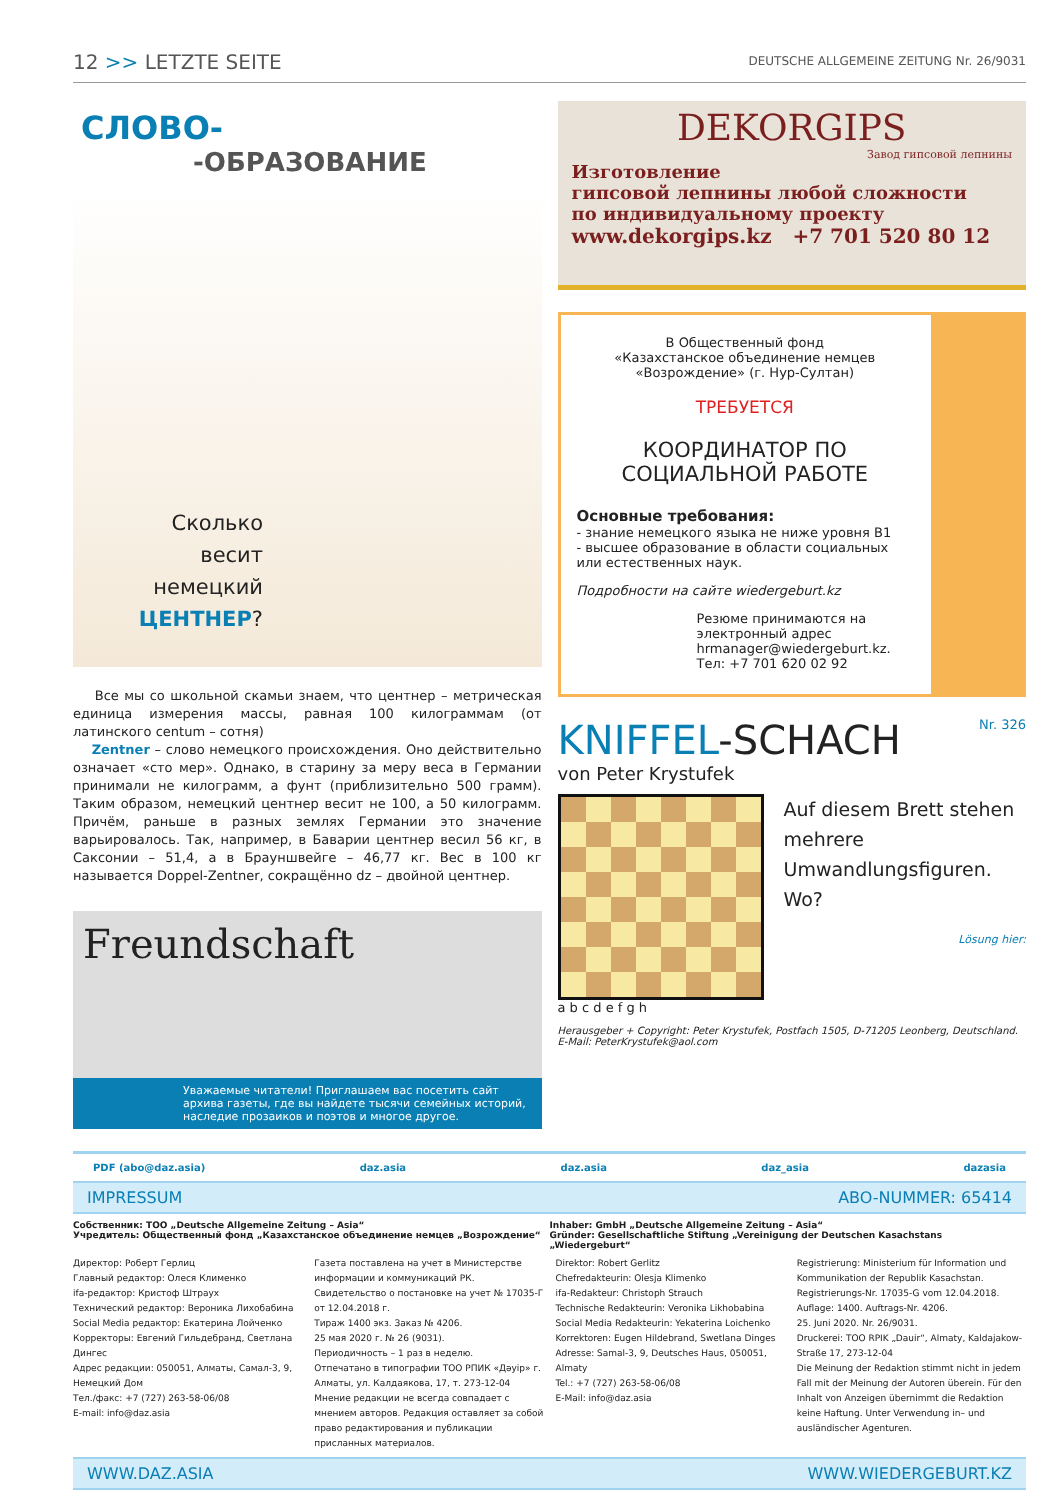12 >> LETZTE SEITE
DEUTSCHE ALLGEMEINE ZEITUNG Nr. 26/9031
СЛОВО-
-ОБРАЗОВАНИЕ
Сколько
весит
немецкий
ЦЕНТНЕР?
Все мы со школьной скамьи знаем, что центнер – метрическая единица измерения массы, равная 100 килограммам (от латинского centum – сотня)
Zentner – слово немецкого происхождения. Оно действительно означает «сто мер». Однако, в старину за меру веса в Германии принимали не килограмм, а фунт (приблизительно 500 грамм). Таким образом, немецкий центнер весит не 100, а 50 килограмм. Причём, раньше в разных землях Германии это значение варьировалось. Так, например, в Баварии центнер весил 56 кг, в Саксонии – 51,4, а в Брауншвейге – 46,77 кг. Вес в 100 кг называется Doppel-Zentner, сокращённо dz – двойной центнер.
Freundschaft
Уважаемые читатели! Приглашаем вас посетить сайт архива газеты, где вы найдете тысячи семейных историй, наследие прозаиков и поэтов и многое другое.
DEKORGIPS
Завод гипсовой лепнины
Изготовление
гипсовой лепнины любой сложности
по индивидуальному проекту
www.dekorgips.kz +7 701 520 80 12
В Общественный фонд
«Казахстанское объединение немцев
«Возрождение» (г. Нур-Султан)
ТРЕБУЕТСЯ
КООРДИНАТОР ПО
СОЦИАЛЬНОЙ РАБОТЕ
Основные требования:
- знание немецкого языка не ниже уровня B1
- высшее образование в области социальных или естественных наук.
Подробности на сайте wiedergeburt.kz
Резюме принимаются на электронный адрес hrmanager@wiedergeburt.kz.
Тел: +7 701 620 02 92
KNIFFEL-SCHACH
von Peter Krystufek
Nr. 326
a b c d e f g h
Auf diesem Brett stehen mehrere Umwandlungsfiguren. Wo?
Lösung hier:
Herausgeber + Copyright: Peter Krystufek, Postfach 1505, D-71205 Leonberg, Deutschland. E-Mail: PeterKrystufek@aol.com
PDF (abo@daz.asia) daz.asia daz.asia daz_asia dazasia
IMPRESSUM ABO-NUMMER: 65414
Собственник: ТОО „Deutsche Allgemeine Zeitung – Asia“
Учредитель: Общественный фонд „Казахстанское объединение немцев „Возрождение“
Inhaber: GmbH „Deutsche Allgemeine Zeitung – Asia“
Gründer: Gesellschaftliche Stiftung „Vereinigung der Deutschen Kasachstans „Wiedergeburt“
Директор: Роберт Герлиц
Главный редактор: Олеся Клименко
ifa-редактор: Кристоф Штраух
Технический редактор: Вероника Лихобабина
Social Media редактор: Екатерина Лойченко
Корректоры: Евгений Гильдебранд, Светлана Дингес
Адрес редакции: 050051, Алматы, Самал-3, 9, Немецкий Дом
Тел./факс: +7 (727) 263-58-06/08
E-mail: info@daz.asia
Газета поставлена на учет в Министерстве информации и коммуникаций РК. Свидетельство о постановке на учет № 17035-Г от 12.04.2018 г.
Тираж 1400 экз. Заказ № 4206.
25 мая 2020 г. № 26 (9031).
Периодичность – 1 раз в неделю.
Отпечатано в типографии ТОО РПИК «Дәуір» г. Алматы, ул. Калдаякова, 17, т. 273-12-04
Мнение редакции не всегда совпадает с мнением авторов. Редакция оставляет за собой право редактирования и публикации присланных материалов.
Direktor: Robert Gerlitz
Chefredakteurin: Olesja Klimenko
ifa-Redakteur: Christoph Strauch
Technische Redakteurin: Veronika Likhobabina
Social Media Redakteurin: Yekaterina Loichenko
Korrektoren: Eugen Hildebrand, Swetlana Dinges
Adresse: Samal-3, 9, Deutsches Haus, 050051, Almaty
Tel.: +7 (727) 263-58-06/08
E-Mail: info@daz.asia
Registrierung: Ministerium für Information und Kommunikation der Republik Kasachstan. Registrierungs-Nr. 17035-G vom 12.04.2018. Auflage: 1400. Auftrags-Nr. 4206.
25. Juni 2020. Nr. 26/9031.
Druckerei: TOO RPIK „Dauir“, Almaty, Kaldajakow-Straße 17, 273-12-04
Die Meinung der Redaktion stimmt nicht in jedem Fall mit der Meinung der Autoren überein. Für den Inhalt von Anzeigen übernimmt die Redaktion keine Haftung. Unter Verwendung in– und ausländischer Agenturen.
WWW.DAZ.ASIA WWW.WIEDERGEBURT.KZ